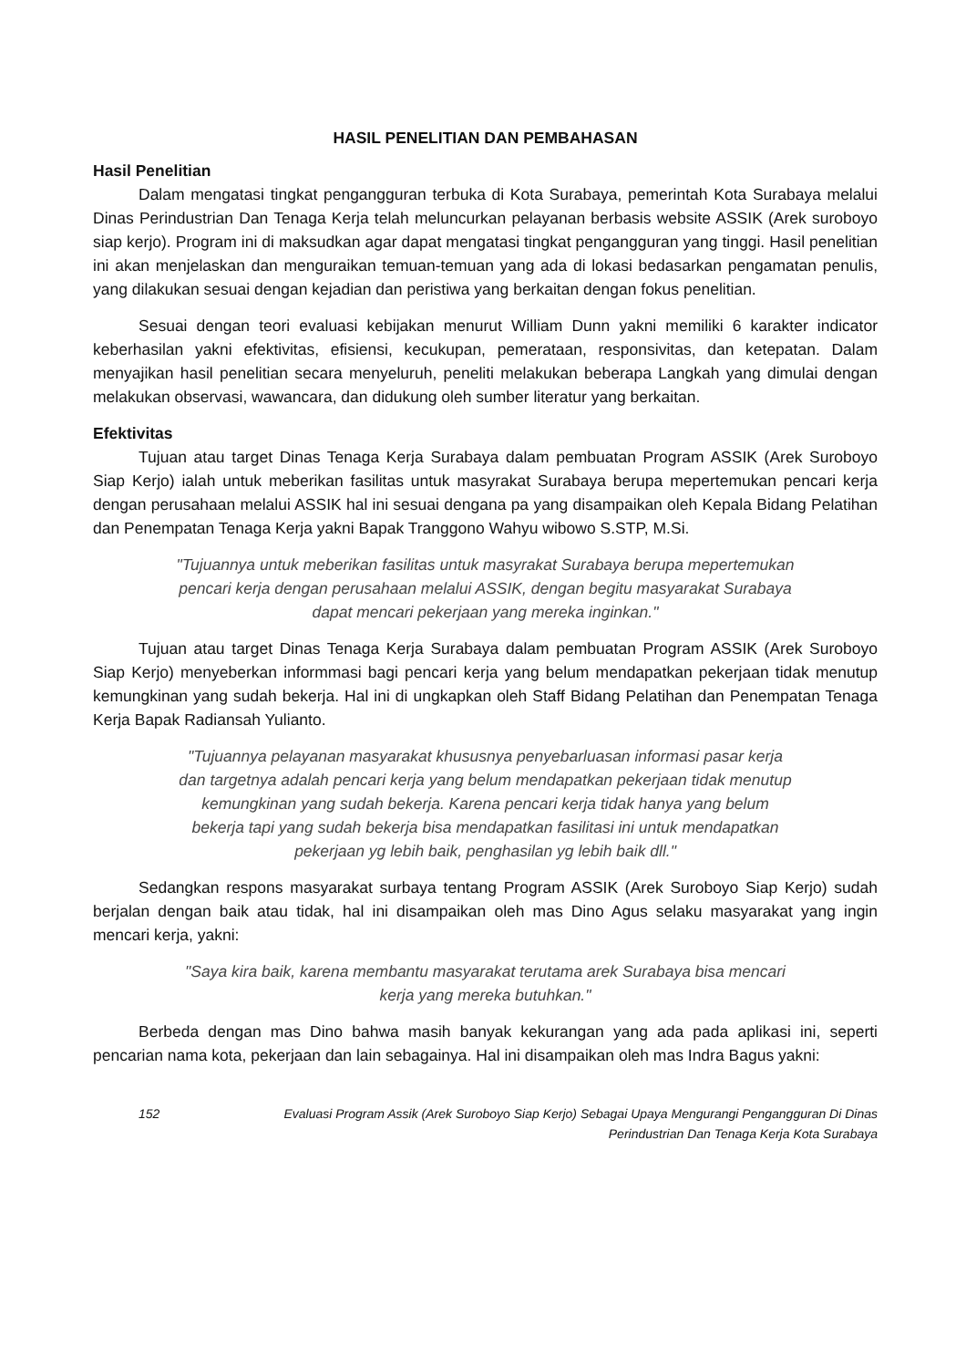HASIL PENELITIAN DAN PEMBAHASAN
Hasil Penelitian
Dalam mengatasi tingkat pengangguran terbuka di Kota Surabaya, pemerintah Kota Surabaya melalui Dinas Perindustrian Dan Tenaga Kerja telah meluncurkan pelayanan berbasis website ASSIK (Arek suroboyo siap kerjo). Program ini di maksudkan agar dapat mengatasi tingkat pengangguran yang tinggi. Hasil penelitian ini akan menjelaskan dan menguraikan temuan-temuan yang ada di lokasi bedasarkan pengamatan penulis, yang dilakukan sesuai dengan kejadian dan peristiwa yang berkaitan dengan fokus penelitian.
Sesuai dengan teori evaluasi kebijakan menurut William Dunn yakni memiliki 6 karakter indicator keberhasilan yakni efektivitas, efisiensi, kecukupan, pemerataan, responsivitas, dan ketepatan. Dalam menyajikan hasil penelitian secara menyeluruh, peneliti melakukan beberapa Langkah yang dimulai dengan melakukan observasi, wawancara, dan didukung oleh sumber literatur yang berkaitan.
Efektivitas
Tujuan atau target Dinas Tenaga Kerja Surabaya dalam pembuatan Program ASSIK (Arek Suroboyo Siap Kerjo) ialah untuk meberikan fasilitas untuk masyrakat Surabaya berupa mepertemukan pencari kerja dengan perusahaan melalui ASSIK hal ini sesuai dengana pa yang disampaikan oleh Kepala Bidang Pelatihan dan Penempatan Tenaga Kerja yakni Bapak Tranggono Wahyu wibowo S.STP, M.Si.
"Tujuannya untuk meberikan fasilitas untuk masyrakat Surabaya berupa mepertemukan pencari kerja dengan perusahaan melalui ASSIK, dengan begitu masyarakat Surabaya dapat mencari pekerjaan yang mereka inginkan."
Tujuan atau target Dinas Tenaga Kerja Surabaya dalam pembuatan Program ASSIK (Arek Suroboyo Siap Kerjo) menyeberkan informmasi bagi pencari kerja yang belum mendapatkan pekerjaan tidak menutup kemungkinan yang sudah bekerja. Hal ini di ungkapkan oleh Staff Bidang Pelatihan dan Penempatan Tenaga Kerja Bapak Radiansah Yulianto.
"Tujuannya pelayanan masyarakat khususnya penyebarluasan informasi pasar kerja dan targetnya adalah pencari kerja yang belum mendapatkan pekerjaan tidak menutup kemungkinan yang sudah bekerja. Karena pencari kerja tidak hanya yang belum bekerja tapi yang sudah bekerja bisa mendapatkan fasilitasi ini untuk mendapatkan pekerjaan yg lebih baik, penghasilan yg lebih baik dll."
Sedangkan respons masyarakat surbaya tentang Program ASSIK (Arek Suroboyo Siap Kerjo) sudah berjalan dengan baik atau tidak, hal ini disampaikan oleh mas Dino Agus selaku masyarakat yang ingin mencari kerja, yakni:
"Saya kira baik, karena membantu masyarakat terutama arek Surabaya bisa mencari kerja yang mereka butuhkan."
Berbeda dengan mas Dino bahwa masih banyak kekurangan yang ada pada aplikasi ini, seperti pencarian nama kota, pekerjaan dan lain sebagainya. Hal ini disampaikan oleh mas Indra Bagus yakni:
152 Evaluasi Program Assik (Arek Suroboyo Siap Kerjo) Sebagai Upaya Mengurangi Pengangguran Di Dinas Perindustrian Dan Tenaga Kerja Kota Surabaya